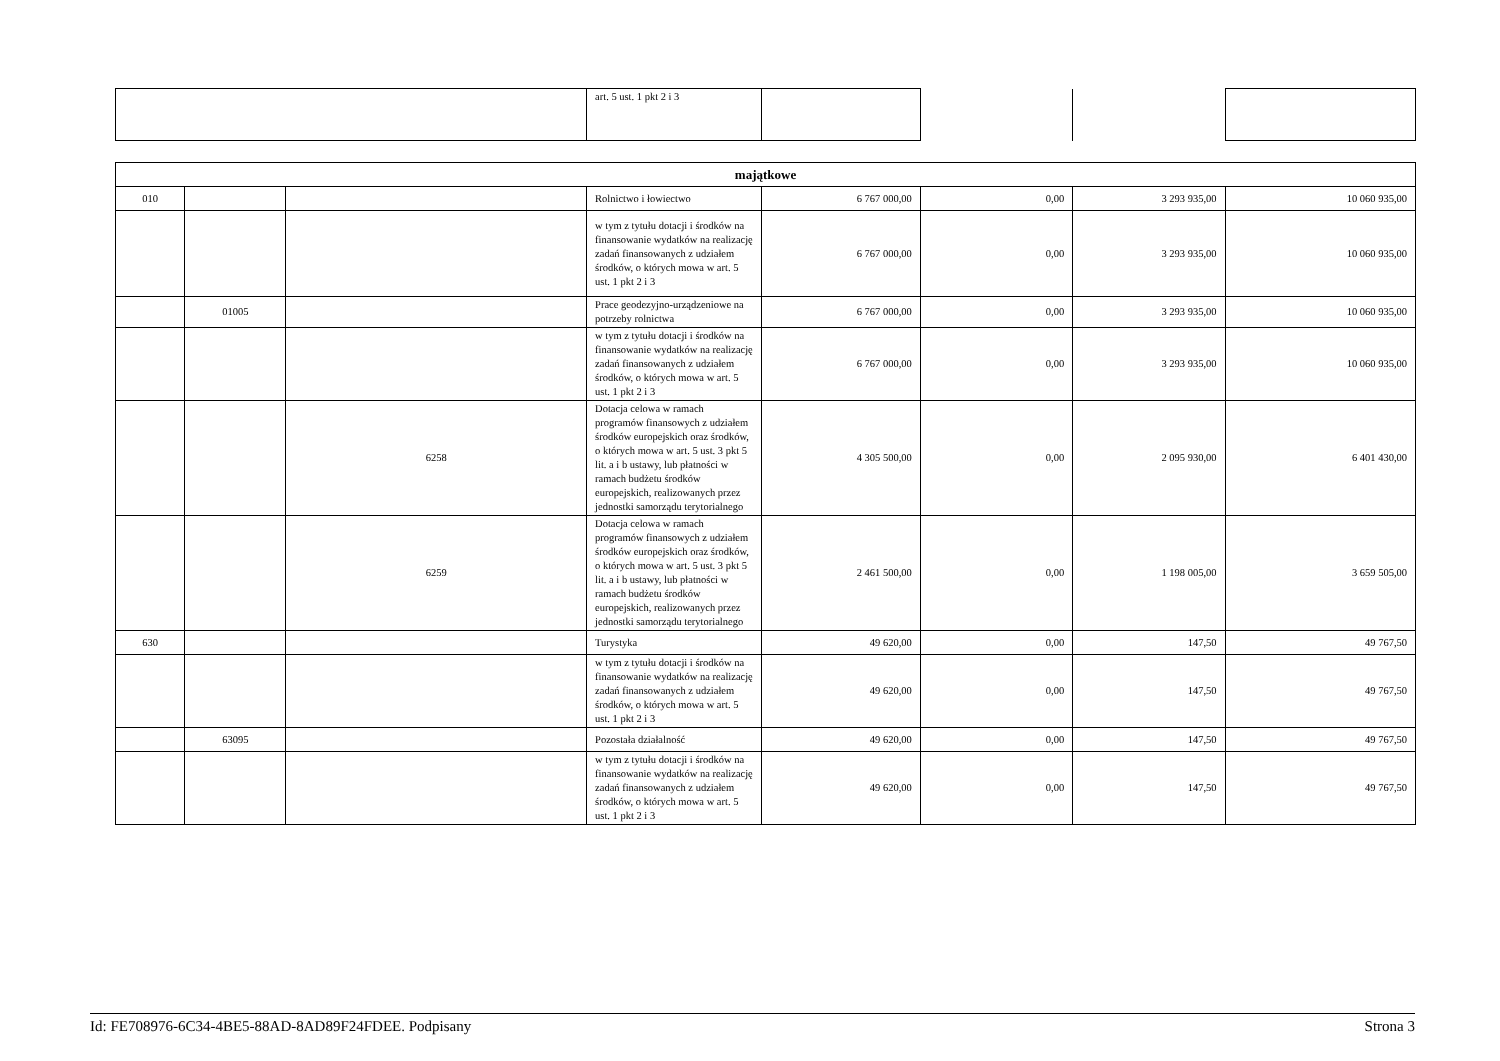| | art. 5 ust. 1 pkt 2 i 3 | | | | |
| majątkowe | | | | | | | |
| 010 | | | Rolnictwo i łowiectwo | 6 767 000,00 | 0,00 | 3 293 935,00 | 10 060 935,00 |
| | | | w tym z tytułu dotacji i środków na finansowanie wydatków na realizację zadań finansowanych z udziałem środków, o których mowa w art. 5 ust. 1 pkt 2 i 3 | 6 767 000,00 | 0,00 | 3 293 935,00 | 10 060 935,00 |
| | 01005 | | Prace geodezyjno-urządzeniowe na potrzeby rolnictwa | 6 767 000,00 | 0,00 | 3 293 935,00 | 10 060 935,00 |
| | | | w tym z tytułu dotacji i środków na finansowanie wydatków na realizację zadań finansowanych z udziałem środków, o których mowa w art. 5 ust. 1 pkt 2 i 3 | 6 767 000,00 | 0,00 | 3 293 935,00 | 10 060 935,00 |
| | | 6258 | Dotacja celowa w ramach programów finansowych z udziałem środków europejskich oraz środków, o których mowa w art. 5 ust. 3 pkt 5 lit. a i b ustawy, lub płatności w ramach budżetu środków europejskich, realizowanych przez jednostki samorządu terytorialnego | 4 305 500,00 | 0,00 | 2 095 930,00 | 6 401 430,00 |
| | | 6259 | Dotacja celowa w ramach programów finansowych z udziałem środków europejskich oraz środków, o których mowa w art. 5 ust. 3 pkt 5 lit. a i b ustawy, lub płatności w ramach budżetu środków europejskich, realizowanych przez jednostki samorządu terytorialnego | 2 461 500,00 | 0,00 | 1 198 005,00 | 3 659 505,00 |
| 630 | | | Turystyka | 49 620,00 | 0,00 | 147,50 | 49 767,50 |
| | | | w tym z tytułu dotacji i środków na finansowanie wydatków na realizację zadań finansowanych z udziałem środków, o których mowa w art. 5 ust. 1 pkt 2 i 3 | 49 620,00 | 0,00 | 147,50 | 49 767,50 |
| | 63095 | | Pozostała działalność | 49 620,00 | 0,00 | 147,50 | 49 767,50 |
| | | | w tym z tytułu dotacji i środków na finansowanie wydatków na realizację zadań finansowanych z udziałem środków, o których mowa w art. 5 ust. 1 pkt 2 i 3 | 49 620,00 | 0,00 | 147,50 | 49 767,50 |
Id: FE708976-6C34-4BE5-88AD-8AD89F24FDEE. Podpisany Strona 3